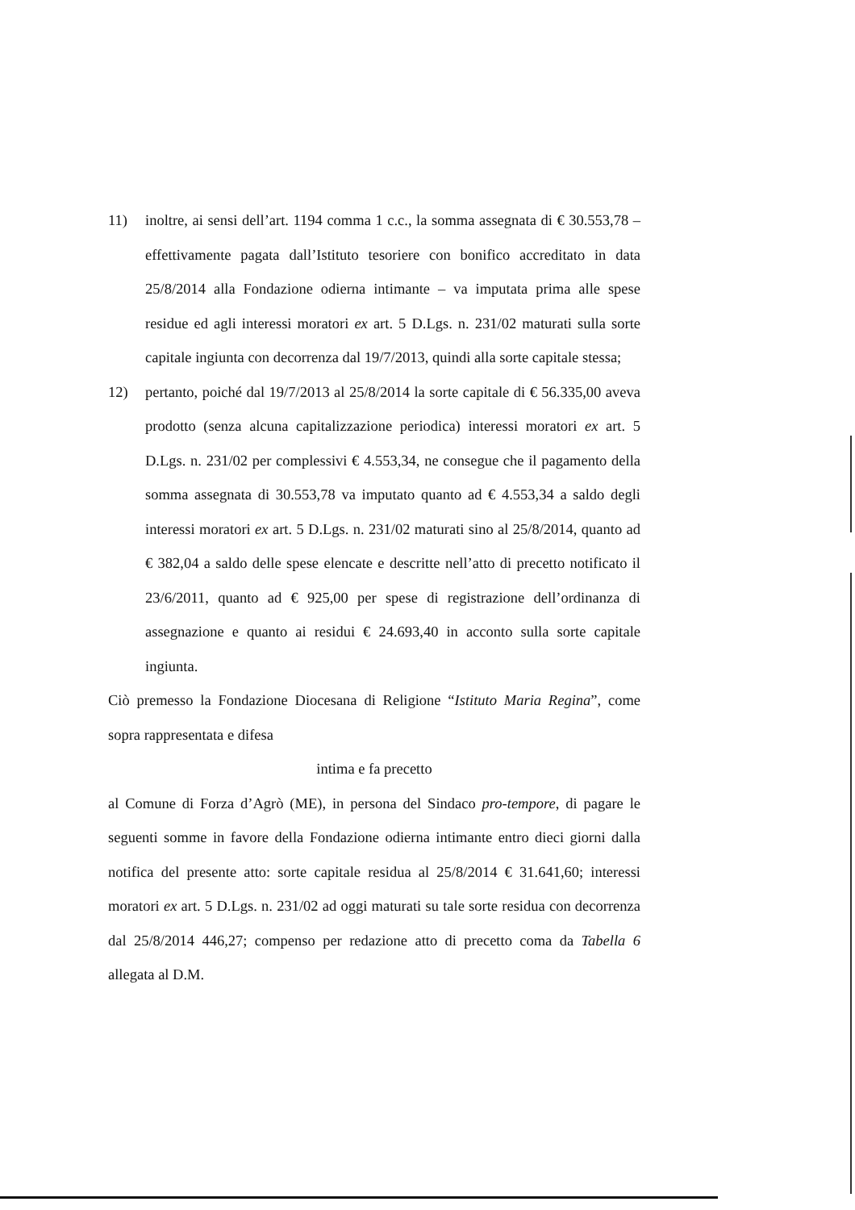11) inoltre, ai sensi dell’art. 1194 comma 1 c.c., la somma assegnata di € 30.553,78 – effettivamente pagata dall’Istituto tesoriere con bonifico accreditato in data 25/8/2014 alla Fondazione odierna intimante – va imputata prima alle spese residue ed agli interessi moratori ex art. 5 D.Lgs. n. 231/02 maturati sulla sorte capitale ingiunta con decorrenza dal 19/7/2013, quindi alla sorte capitale stessa;
12) pertanto, poiché dal 19/7/2013 al 25/8/2014 la sorte capitale di € 56.335,00 aveva prodotto (senza alcuna capitalizzazione periodica) interessi moratori ex art. 5 D.Lgs. n. 231/02 per complessivi € 4.553,34, ne consegue che il pagamento della somma assegnata di 30.553,78 va imputato quanto ad € 4.553,34 a saldo degli interessi moratori ex art. 5 D.Lgs. n. 231/02 maturati sino al 25/8/2014, quanto ad € 382,04 a saldo delle spese elencate e descritte nell’atto di precetto notificato il 23/6/2011, quanto ad € 925,00 per spese di registrazione dell’ordinanza di assegnazione e quanto ai residui € 24.693,40 in acconto sulla sorte capitale ingiunta.
Ciò premesso la Fondazione Diocesana di Religione “Istituto Maria Regina”, come sopra rappresentata e difesa
intima e fa precetto
al Comune di Forza d’Agrò (ME), in persona del Sindaco pro-tempore, di pagare le seguenti somme in favore della Fondazione odierna intimante entro dieci giorni dalla notifica del presente atto: sorte capitale residua al 25/8/2014 € 31.641,60; interessi moratori ex art. 5 D.Lgs. n. 231/02 ad oggi maturati su tale sorte residua con decorrenza dal 25/8/2014 446,27; compenso per redazione atto di precetto coma da Tabella 6 allegata al D.M.